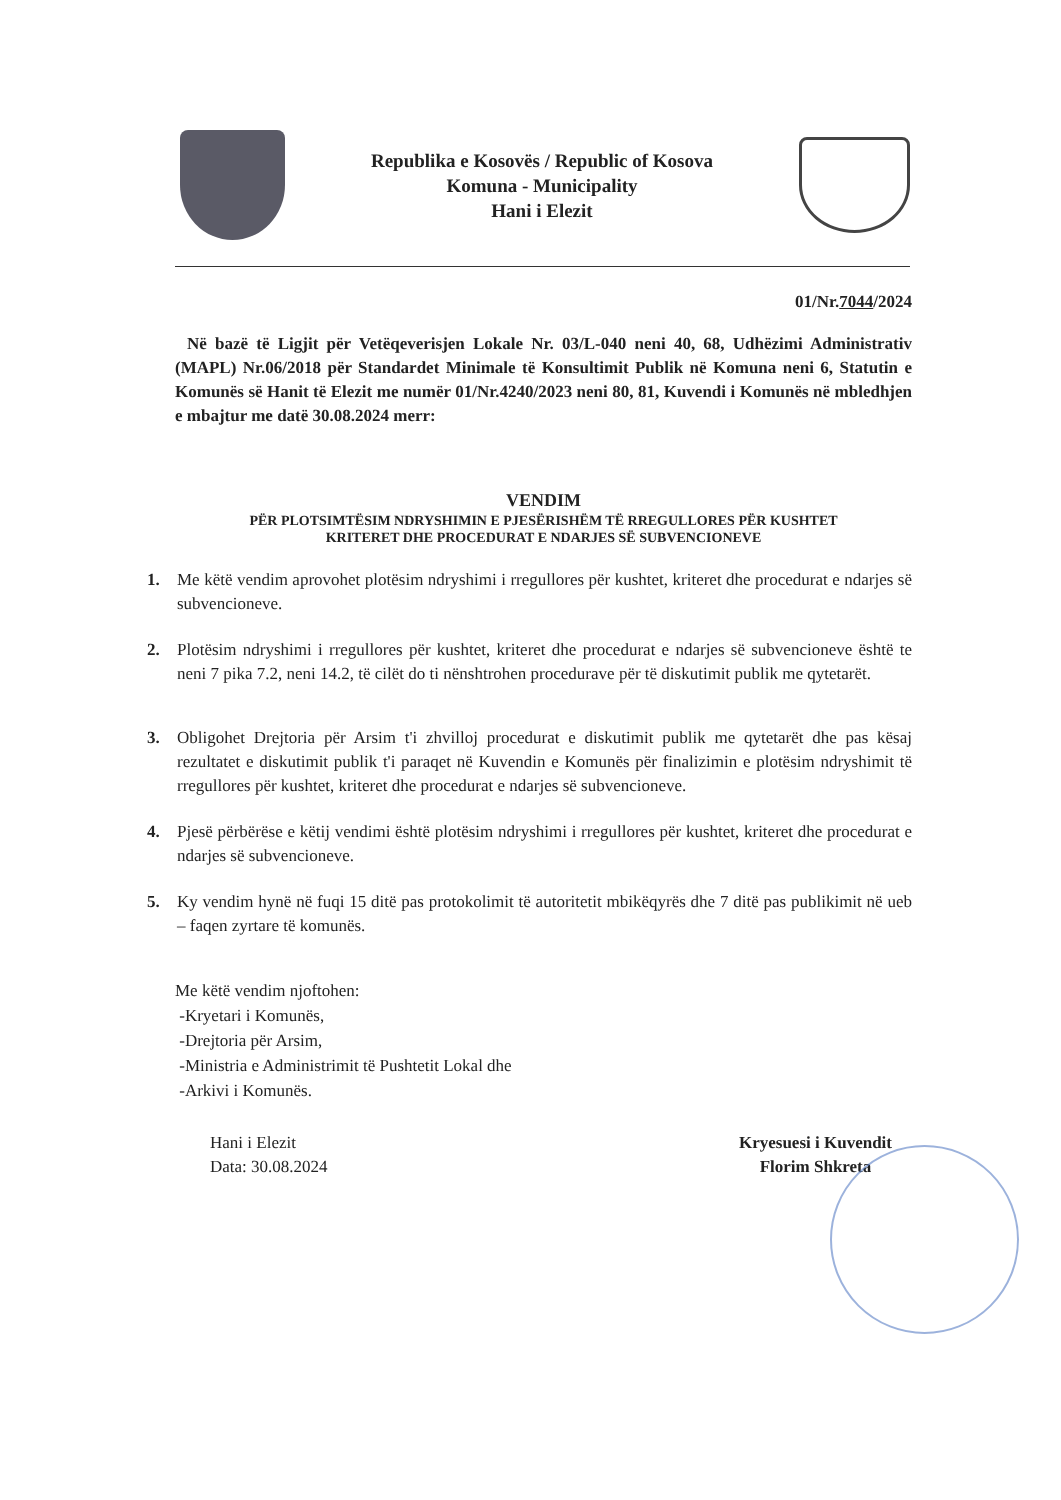Republika e Kosovës / Republic of Kosova
Komuna - Municipality
Hani i Elezit
01/Nr.7044/2024
Në bazë të Ligjit për Vetëqeverisjen Lokale Nr. 03/L-040 neni 40, 68, Udhëzimi Administrativ (MAPL) Nr.06/2018 për Standardet Minimale të Konsultimit Publik në Komuna neni 6, Statutin e Komunës së Hanit të Elezit me numër 01/Nr.4240/2023 neni 80, 81, Kuvendi i Komunës në mbledhjen e mbajtur me datë 30.08.2024 merr:
VENDIM
PËR PLOTSIMTËSIM NDRYSHIMIN E PJESËRISHËM TË RREGULLORES PËR KUSHTET
KRITERET DHE PROCEDURAT E NDARJES SË SUBVENCIONEVE
1. Me këtë vendim aprovohet plotësim ndryshimi i rregullores për kushtet, kriteret dhe procedurat e ndarjes së subvencioneve.
2. Plotësim ndryshimi i rregullores për kushtet, kriteret dhe procedurat e ndarjes së subvencioneve është te neni 7 pika 7.2, neni 14.2, të cilët do ti nënshtrohen procedurave për të diskutimit publik me qytetarët.
3. Obligohet Drejtoria për Arsim t'i zhvilloj procedurat e diskutimit publik me qytetarët dhe pas kësaj rezultatet e diskutimit publik t'i paraqet në Kuvendin e Komunës për finalizimin e plotësim ndryshimit të rregullores për kushtet, kriteret dhe procedurat e ndarjes së subvencioneve.
4. Pjesë përbërëse e këtij vendimi është plotësim ndryshimi i rregullores për kushtet, kriteret dhe procedurat e ndarjes së subvencioneve.
5. Ky vendim hynë në fuqi 15 ditë pas protokolimit të autoritetit mbikëqyrës dhe 7 ditë pas publikimit në ueb – faqen zyrtare të komunës.
Me këtë vendim njoftohen:
-Kryetari i Komunës,
-Drejtoria për Arsim,
-Ministria e Administrimit të Pushtetit Lokal dhe
-Arkivi i Komunës.
Hani i Elezit
Data: 30.08.2024
Kryesuesi i Kuvendit
Florim Shkreta